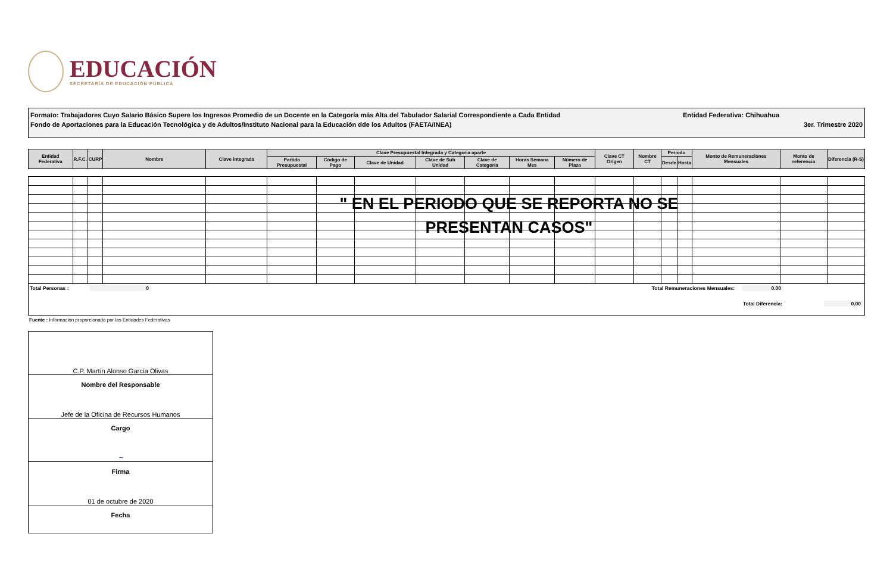EDUCACIÓN
SECRETARÍA DE EDUCACIÓN PÚBLICA
Formato: Trabajadores Cuyo Salario Básico Supere los Ingresos Promedio de un Docente en la Categoría más Alta del Tabulador Salarial Correspondiente a Cada Entidad Entidad Federativa: Chihuahua
Fondo de Aportaciones para la Educación Tecnológica y de Adultos/Instituto Nacional para la Educación dde los Adultos (FAETA/INEA) 3er. Trimestre 2020
| Entidad Federativa | R.F.C. | CURP | Nombre | Clave integrada | Clave Presupuestal Integrada y Categoria aparte | | | | | | | Clave CT Origen | Nombre CT | Periodo | | Monto de Remuneraciones Mensuales | Monto de referencia | Diferencia (R-S) |
| --- | --- | --- | --- | --- | --- | --- | --- | --- | --- | --- | --- | --- | --- | --- | --- | --- | --- | --- |
| | | | | | Partida Presupuestal | Código de Pago | Clave de Unidad | Clave de Sub Unidad | Clave de Categoría | Horas Semana Mes | Número de Plaza | | | Desde | Hasta | | | |
" EN EL PERIODO QUE SE REPORTA NO SE PRESENTAN CASOS"
Total Personas : 0 Total Remuneraciones Mensuales: 0.00
Total Diferencia: 0.00
Fuente : Información proporcionada por las Entidades Federativas
C.P. Martín Alonso García Olivas
Nombre del Responsable
Jefe de la Oficina de Recursos Humanos
Cargo
~
Firma
01 de octubre de 2020
Fecha